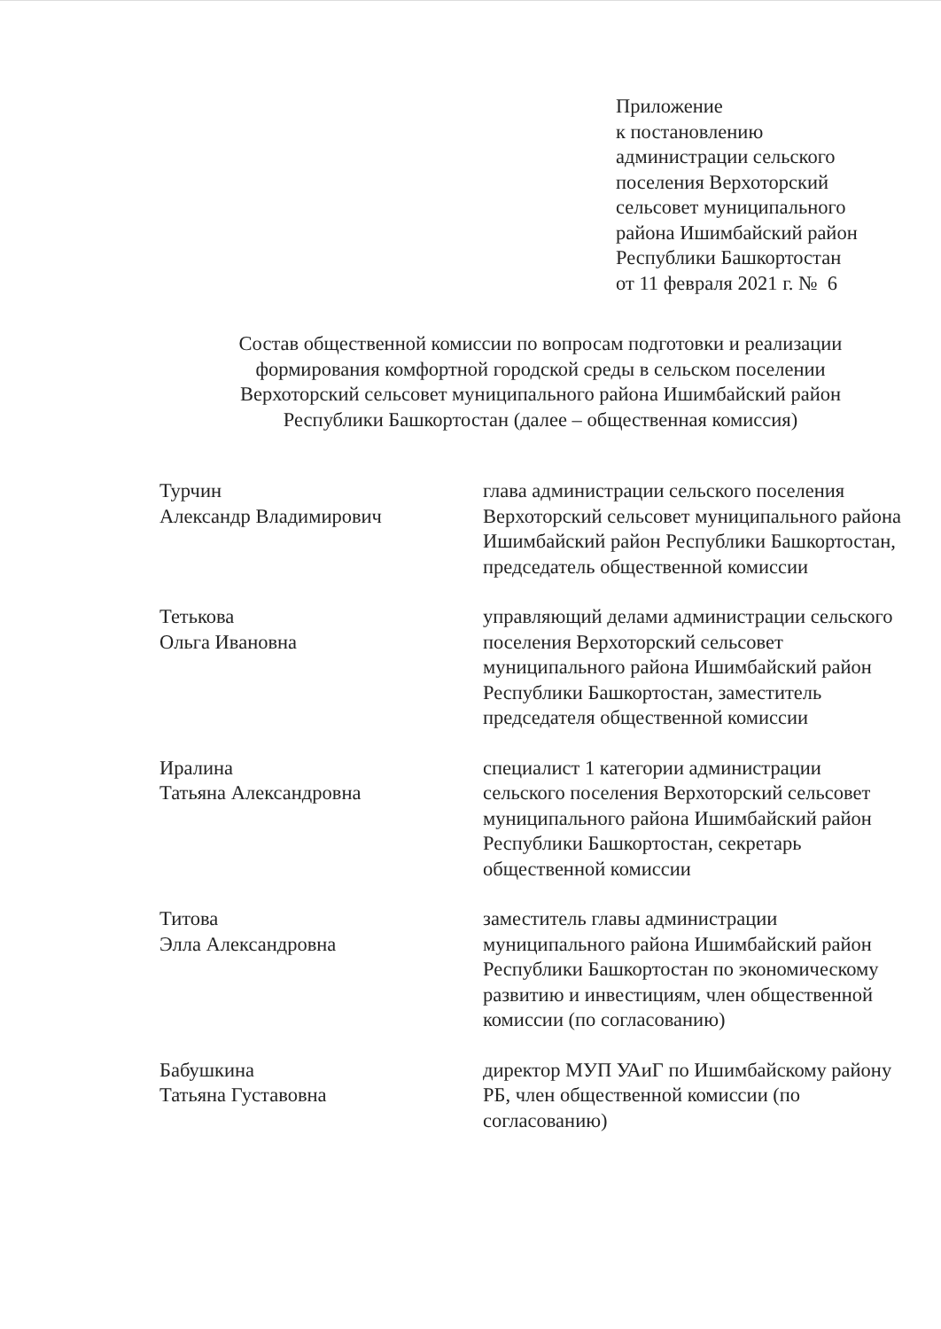Приложение
к постановлению
администрации сельского
поселения Верхоторский
сельсовет муниципального
района Ишимбайский район
Республики Башкортостан
от 11 февраля 2021 г. № 6
Состав общественной комиссии по вопросам подготовки и реализации формирования комфортной городской среды в сельском поселении Верхоторский сельсовет муниципального района Ишимбайский район Республики Башкортостан (далее – общественная комиссия)
Турчин
Александр Владимирович
глава администрации сельского поселения Верхоторский сельсовет муниципального района Ишимбайский район Республики Башкортостан, председатель общественной комиссии
Тетькова
Ольга Ивановна
управляющий делами администрации сельского поселения Верхоторский сельсовет муниципального района Ишимбайский район Республики Башкортостан, заместитель председателя общественной комиссии
Иралина
Татьяна Александровна
специалист 1 категории администрации сельского поселения Верхоторский сельсовет муниципального района Ишимбайский район Республики Башкортостан, секретарь общественной комиссии
Титова
Элла Александровна
заместитель главы администрации муниципального района Ишимбайский район Республики Башкортостан по экономическому развитию и инвестициям, член общественной комиссии (по согласованию)
Бабушкина
Татьяна Густавовна
директор МУП УАиГ по Ишимбайскому району РБ, член общественной комиссии (по согласованию)